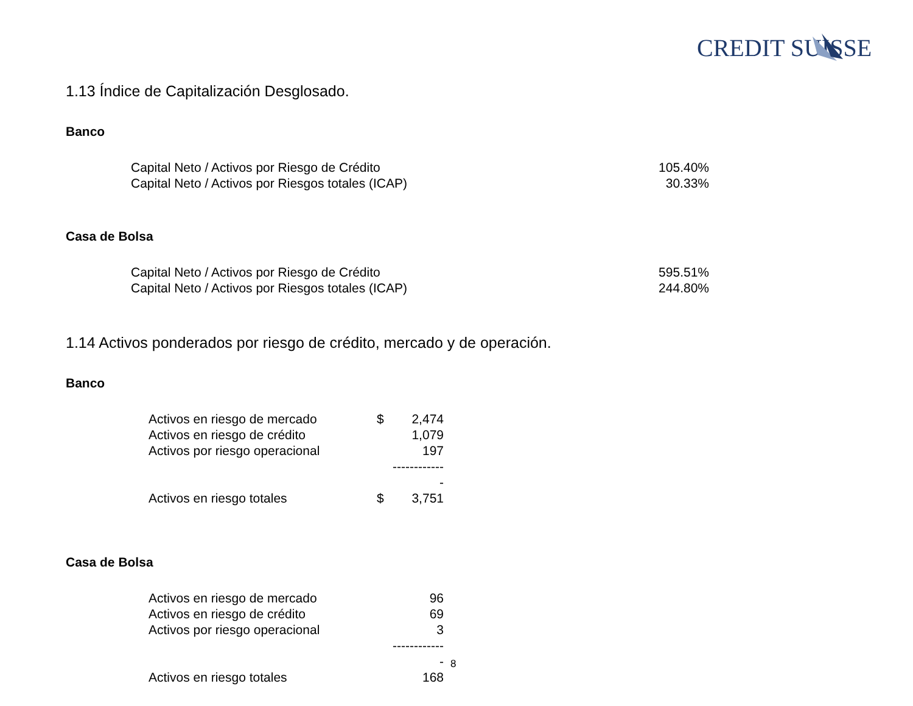CREDIT SUISSE
1.13 Índice de Capitalización Desglosado.
Banco
| Capital Neto / Activos por Riesgo de Crédito | 105.40% |
| Capital Neto / Activos por Riesgos totales (ICAP) | 30.33% |
Casa de Bolsa
| Capital Neto / Activos por Riesgo de Crédito | 595.51% |
| Capital Neto / Activos por Riesgos totales (ICAP) | 244.80% |
1.14 Activos ponderados por riesgo de crédito, mercado y de operación.
Banco
| Activos en riesgo de mercado | $ | 2,474 |
| Activos en riesgo de crédito | | 1,079 |
| Activos por riesgo operacional | | 197 |
| | | ------------- |
| Activos en riesgo totales | $ | 3,751 |
Casa de Bolsa
| Activos en riesgo de mercado | | 96 |
| Activos en riesgo de crédito | | 69 |
| Activos por riesgo operacional | | 3 |
| | | ------------- |
| Activos en riesgo totales | | 168 |
8